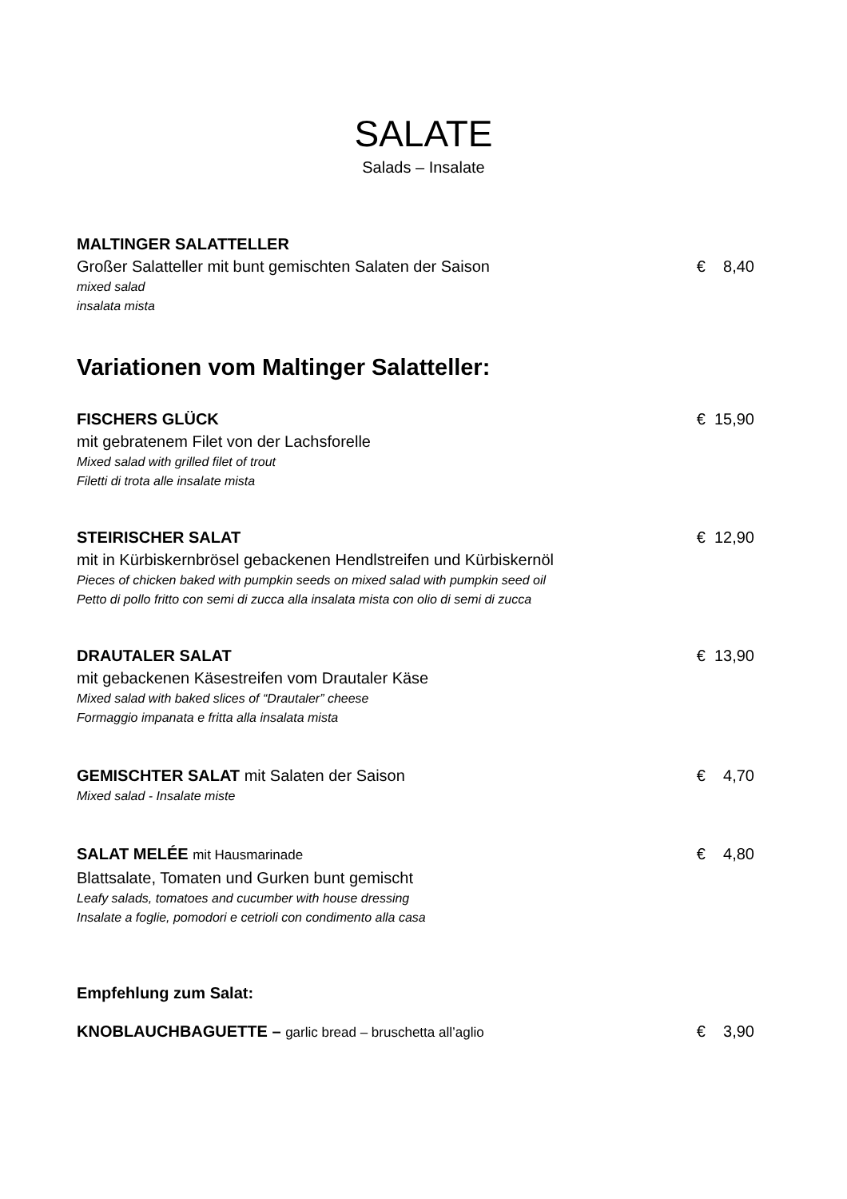SALATE
Salads – Insalate
MALTINGER SALATTELLER
Großer Salatteller mit bunt gemischten Salaten der Saison € 8,40
mixed salad
insalata mista
Variationen vom Maltinger Salatteller:
FISCHERS GLÜCK € 15,90
mit gebratenem Filet von der Lachsforelle
Mixed salad with grilled filet of trout
Filetti di trota alle insalate mista
STEIRISCHER SALAT € 12,90
mit in Kürbiskernbrösel gebackenen Hendlstreifen und Kürbiskernöl
Pieces of chicken baked with pumpkin seeds on mixed salad with pumpkin seed oil
Petto di pollo fritto con semi di zucca alla insalata mista con olio di semi di zucca
DRAUTALER SALAT € 13,90
mit gebackenen Käsestreifen vom Drautaler Käse
Mixed salad with baked slices of “Drautaler” cheese
Formaggio impanata e fritta alla insalata mista
GEMISCHTER SALAT mit Salaten der Saison € 4,70
Mixed salad - Insalate miste
SALAT MELÉE mit Hausmarinade € 4,80
Blattsalate, Tomaten und Gurken bunt gemischt
Leafy salads, tomatoes and cucumber with house dressing
Insalate a foglie, pomodori e cetrioli con condimento alla casa
Empfehlung zum Salat:
KNOBLAUCHBAGUETTE – garlic bread – bruschetta all’aglio € 3,90